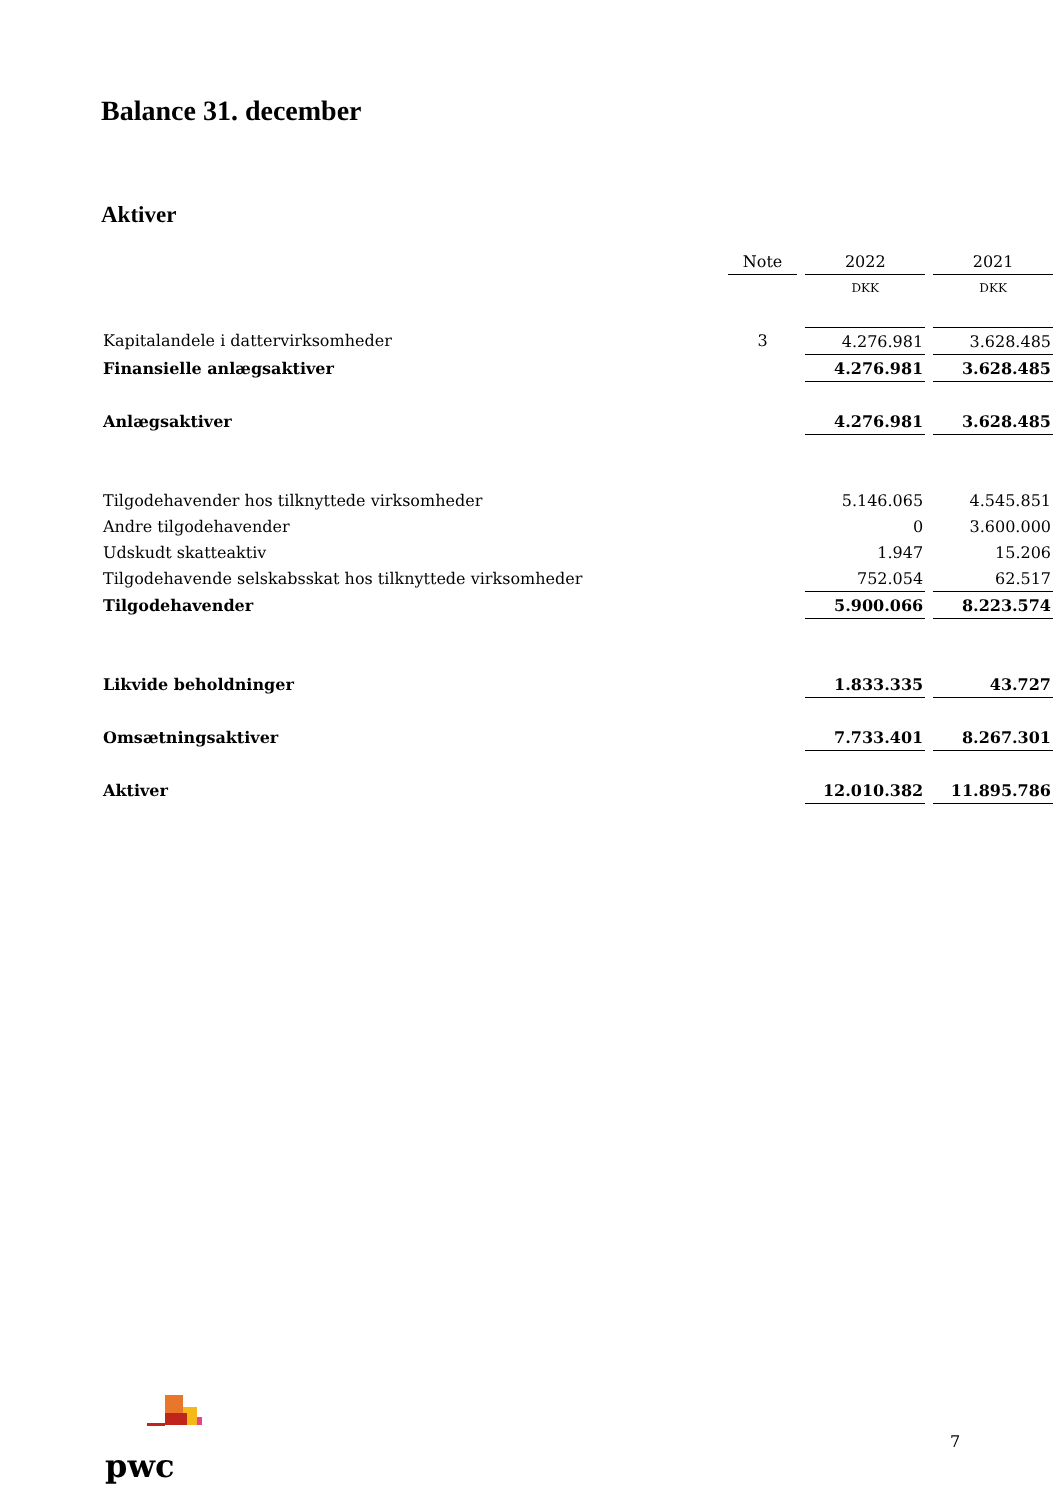Balance 31. december
Aktiver
| | Note | 2022 | 2021 |
| | | DKK | DKK |
| Kapitalandele i dattervirksomheder | 3 | 4.276.981 | 3.628.485 |
| Finansielle anlægsaktiver | | 4.276.981 | 3.628.485 |
| Anlægsaktiver | | 4.276.981 | 3.628.485 |
| Tilgodehavender hos tilknyttede virksomheder | | 5.146.065 | 4.545.851 |
| Andre tilgodehavender | | 0 | 3.600.000 |
| Udskudt skatteaktiv | | 1.947 | 15.206 |
| Tilgodehavende selskabsskat hos tilknyttede virksomheder | | 752.054 | 62.517 |
| Tilgodehavender | | 5.900.066 | 8.223.574 |
| Likvide beholdninger | | 1.833.335 | 43.727 |
| Omsætningsaktiver | | 7.733.401 | 8.267.301 |
| Aktiver | | 12.010.382 | 11.895.786 |
pwc
7